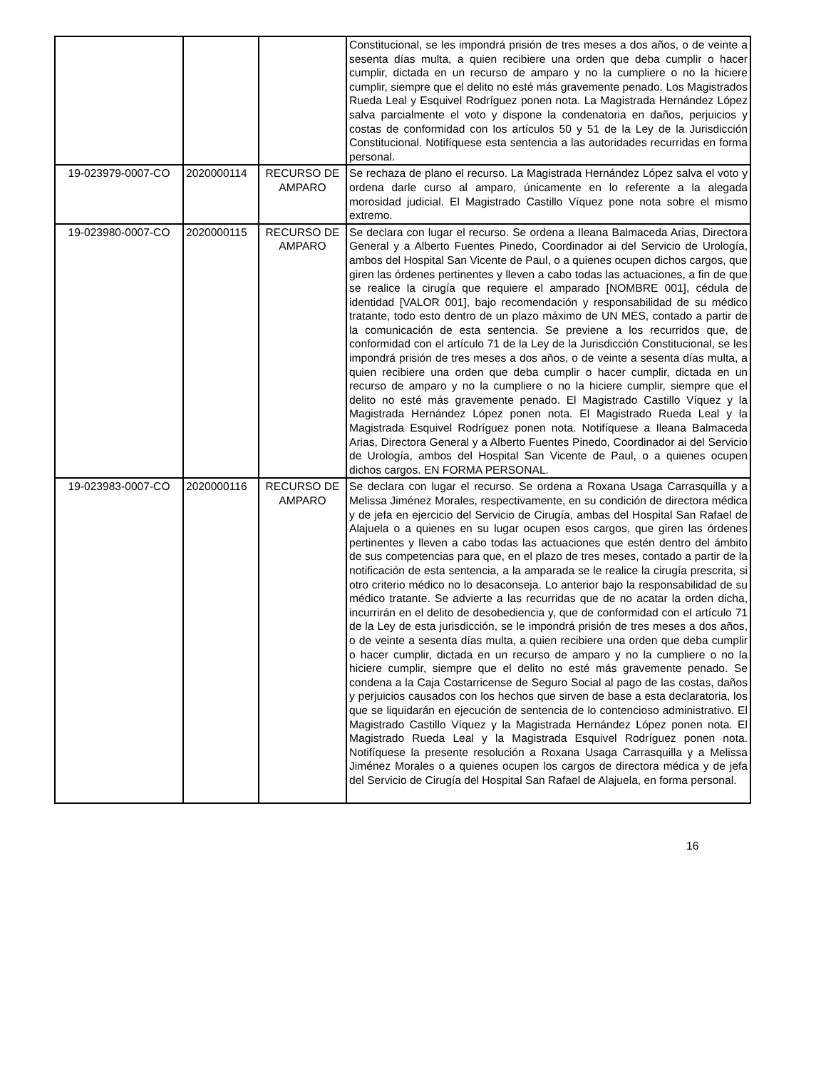| | | | Constitucional, se les impondrá prisión de tres meses a dos años, o de veinte a sesenta días multa, a quien recibiere una orden que deba cumplir o hacer cumplir, dictada en un recurso de amparo y no la cumpliere o no la hiciere cumplir, siempre que el delito no esté más gravemente penado. Los Magistrados Rueda Leal y Esquivel Rodríguez ponen nota. La Magistrada Hernández López salva parcialmente el voto y dispone la condenatoria en daños, perjuicios y costas de conformidad con los artículos 50 y 51 de la Ley de la Jurisdicción Constitucional. Notifíquese esta sentencia a las autoridades recurridas en forma personal. |
| 19-023979-0007-CO | 2020000114 | RECURSO DE AMPARO | Se rechaza de plano el recurso. La Magistrada Hernández López salva el voto y ordena darle curso al amparo, únicamente en lo referente a la alegada morosidad judicial. El Magistrado Castillo Víquez pone nota sobre el mismo extremo. |
| 19-023980-0007-CO | 2020000115 | RECURSO DE AMPARO | Se declara con lugar el recurso. Se ordena a Ileana Balmaceda Arias, Directora General y a Alberto Fuentes Pinedo, Coordinador ai del Servicio de Urología, ambos del Hospital San Vicente de Paul, o a quienes ocupen dichos cargos, que giren las órdenes pertinentes y lleven a cabo todas las actuaciones, a fin de que se realice la cirugía que requiere el amparado [NOMBRE 001], cédula de identidad [VALOR 001], bajo recomendación y responsabilidad de su médico tratante, todo esto dentro de un plazo máximo de UN MES, contado a partir de la comunicación de esta sentencia. Se previene a los recurridos que, de conformidad con el artículo 71 de la Ley de la Jurisdicción Constitucional, se les impondrá prisión de tres meses a dos años, o de veinte a sesenta días multa, a quien recibiere una orden que deba cumplir o hacer cumplir, dictada en un recurso de amparo y no la cumpliere o no la hiciere cumplir, siempre que el delito no esté más gravemente penado. El Magistrado Castillo Víquez y la Magistrada Hernández López ponen nota. El Magistrado Rueda Leal y la Magistrada Esquivel Rodríguez ponen nota. Notifíquese a Ileana Balmaceda Arias, Directora General y a Alberto Fuentes Pinedo, Coordinador ai del Servicio de Urología, ambos del Hospital San Vicente de Paul, o a quienes ocupen dichos cargos. EN FORMA PERSONAL. |
| 19-023983-0007-CO | 2020000116 | RECURSO DE AMPARO | Se declara con lugar el recurso. Se ordena a Roxana Usaga Carrasquilla y a Melissa Jiménez Morales, respectivamente, en su condición de directora médica y de jefa en ejercicio del Servicio de Cirugía, ambas del Hospital San Rafael de Alajuela o a quienes en su lugar ocupen esos cargos, que giren las órdenes pertinentes y lleven a cabo todas las actuaciones que estén dentro del ámbito de sus competencias para que, en el plazo de tres meses, contado a partir de la notificación de esta sentencia, a la amparada se le realice la cirugía prescrita, si otro criterio médico no lo desaconseja. Lo anterior bajo la responsabilidad de su médico tratante. Se advierte a las recurridas que de no acatar la orden dicha, incurrirán en el delito de desobediencia y, que de conformidad con el artículo 71 de la Ley de esta jurisdicción, se le impondrá prisión de tres meses a dos años, o de veinte a sesenta días multa, a quien recibiere una orden que deba cumplir o hacer cumplir, dictada en un recurso de amparo y no la cumpliere o no la hiciere cumplir, siempre que el delito no esté más gravemente penado. Se condena a la Caja Costarricense de Seguro Social al pago de las costas, daños y perjuicios causados con los hechos que sirven de base a esta declaratoria, los que se liquidarán en ejecución de sentencia de lo contencioso administrativo. El Magistrado Castillo Víquez y la Magistrada Hernández López ponen nota. El Magistrado Rueda Leal y la Magistrada Esquivel Rodríguez ponen nota. Notifíquese la presente resolución a Roxana Usaga Carrasquilla y a Melissa Jiménez Morales o a quienes ocupen los cargos de directora médica y de jefa del Servicio de Cirugía del Hospital San Rafael de Alajuela, en forma personal. |
16